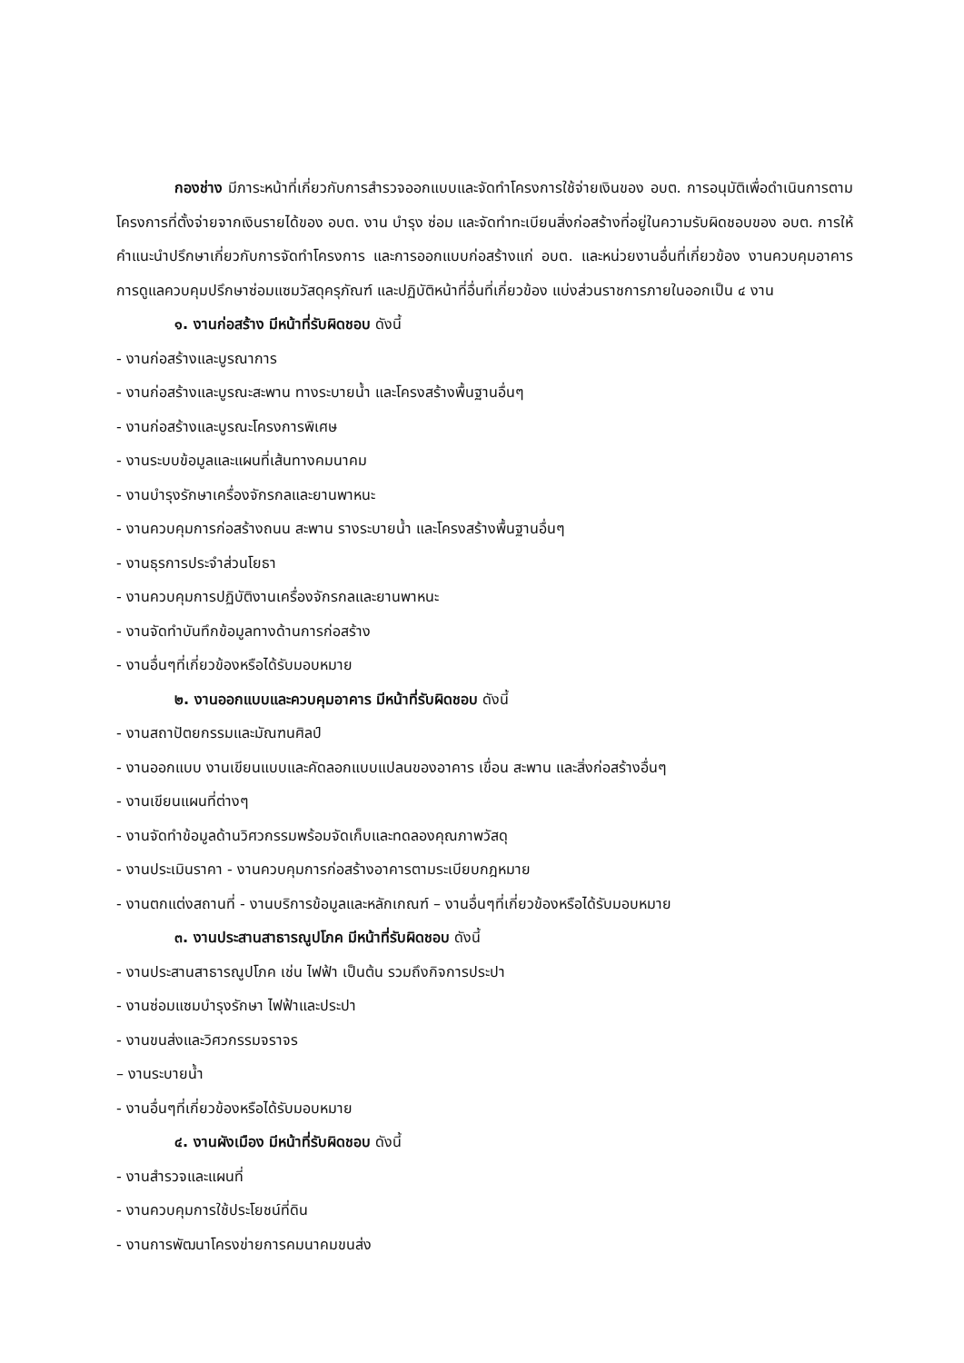กองช่าง มีภาระหน้าที่เกี่ยวกับการสำรวจออกแบบและจัดทำโครงการใช้จ่ายเงินของ อบต. การอนุมัติเพื่อดำเนินการตามโครงการที่ตั้งจ่ายจากเงินรายได้ของ อบต. งาน บำรุง ซ่อม และจัดทำทะเบียนสิ่งก่อสร้างที่อยู่ในความรับผิดชอบของ อบต. การให้ คำแนะนำปรึกษาเกี่ยวกับการจัดทำโครงการ และการออกแบบก่อสร้างแก่ อบต. และหน่วยงานอื่นที่เกี่ยวข้อง งานควบคุมอาคาร การดูแลควบคุมปรึกษาซ่อมแซมวัสดุครุภัณฑ์ และปฏิบัติหน้าที่อื่นที่เกี่ยวข้อง แบ่งส่วนราชการภายในออกเป็น ๔ งาน
๑. งานก่อสร้าง มีหน้าที่รับผิดชอบ ดังนี้
- งานก่อสร้างและบูรณาการ
- งานก่อสร้างและบูรณะสะพาน ทางระบายน้ำ และโครงสร้างพื้นฐานอื่นๆ
- งานก่อสร้างและบูรณะโครงการพิเศษ
- งานระบบข้อมูลและแผนที่เส้นทางคมนาคม
- งานบำรุงรักษาเครื่องจักรกลและยานพาหนะ
- งานควบคุมการก่อสร้างถนน สะพาน รางระบายน้ำ และโครงสร้างพื้นฐานอื่นๆ
- งานธุรการประจำส่วนโยธา
- งานควบคุมการปฏิบัติงานเครื่องจักรกลและยานพาหนะ
- งานจัดทำบันทึกข้อมูลทางด้านการก่อสร้าง
- งานอื่นๆที่เกี่ยวข้องหรือได้รับมอบหมาย
๒. งานออกแบบและควบคุมอาคาร มีหน้าที่รับผิดชอบ ดังนี้
- งานสถาปัตยกรรมและมัณฑนศิลป์
- งานออกแบบ งานเขียนแบบและคัดลอกแบบแปลนของอาคาร เขื่อน สะพาน และสิ่งก่อสร้างอื่นๆ
- งานเขียนแผนที่ต่างๆ
- งานจัดทำข้อมูลด้านวิศวกรรมพร้อมจัดเก็บและทดลองคุณภาพวัสดุ
- งานประเมินราคา - งานควบคุมการก่อสร้างอาคารตามระเบียบกฎหมาย
- งานตกแต่งสถานที่ - งานบริการข้อมูลและหลักเกณฑ์ – งานอื่นๆที่เกี่ยวข้องหรือได้รับมอบหมาย
๓. งานประสานสาธารณูปโภค มีหน้าที่รับผิดชอบ ดังนี้
- งานประสานสาธารณูปโภค เช่น ไฟฟ้า เป็นต้น รวมถึงกิจการประปา
- งานซ่อมแซมบำรุงรักษา ไฟฟ้าและประปา
- งานขนส่งและวิศวกรรมจราจร
– งานระบายน้ำ
- งานอื่นๆที่เกี่ยวข้องหรือได้รับมอบหมาย
๔. งานผังเมือง มีหน้าที่รับผิดชอบ ดังนี้
- งานสำรวจและแผนที่
- งานควบคุมการใช้ประโยชน์ที่ดิน
- งานการพัฒนาโครงข่ายการคมนาคมขนส่ง